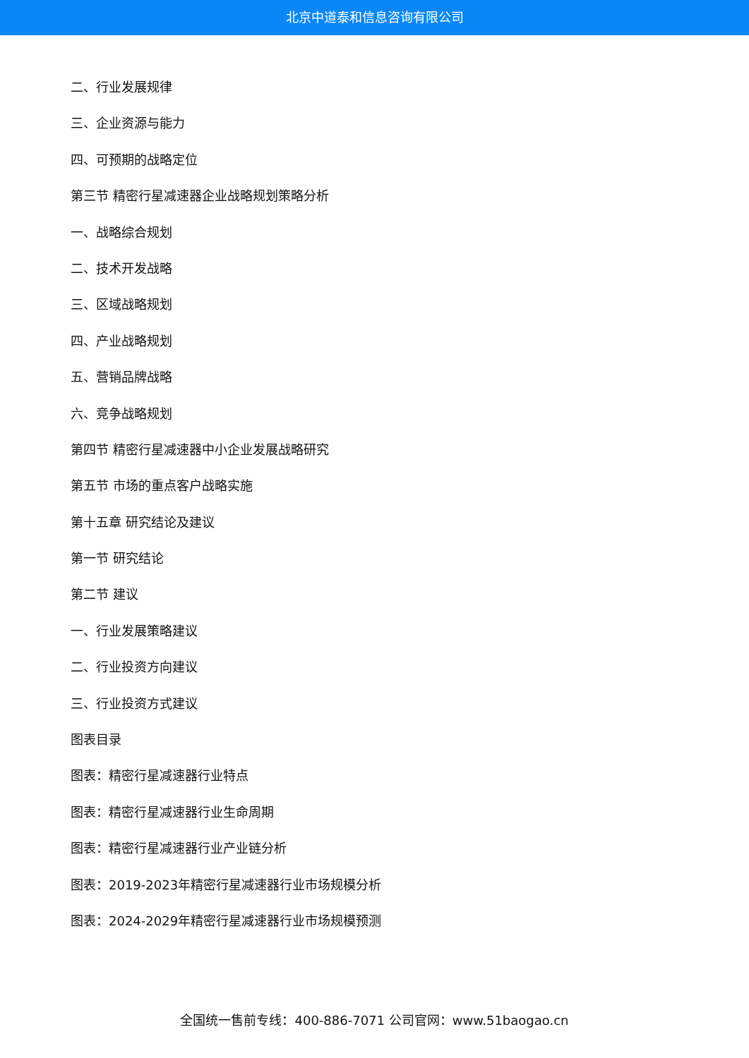北京中道泰和信息咨询有限公司
二、行业发展规律
三、企业资源与能力
四、可预期的战略定位
第三节 精密行星减速器企业战略规划策略分析
一、战略综合规划
二、技术开发战略
三、区域战略规划
四、产业战略规划
五、营销品牌战略
六、竞争战略规划
第四节 精密行星减速器中小企业发展战略研究
第五节 市场的重点客户战略实施
第十五章 研究结论及建议
第一节 研究结论
第二节 建议
一、行业发展策略建议
二、行业投资方向建议
三、行业投资方式建议
图表目录
图表：精密行星减速器行业特点
图表：精密行星减速器行业生命周期
图表：精密行星减速器行业产业链分析
图表：2019-2023年精密行星减速器行业市场规模分析
图表：2024-2029年精密行星减速器行业市场规模预测
全国统一售前专线：400-886-7071 公司官网：www.51baogao.cn